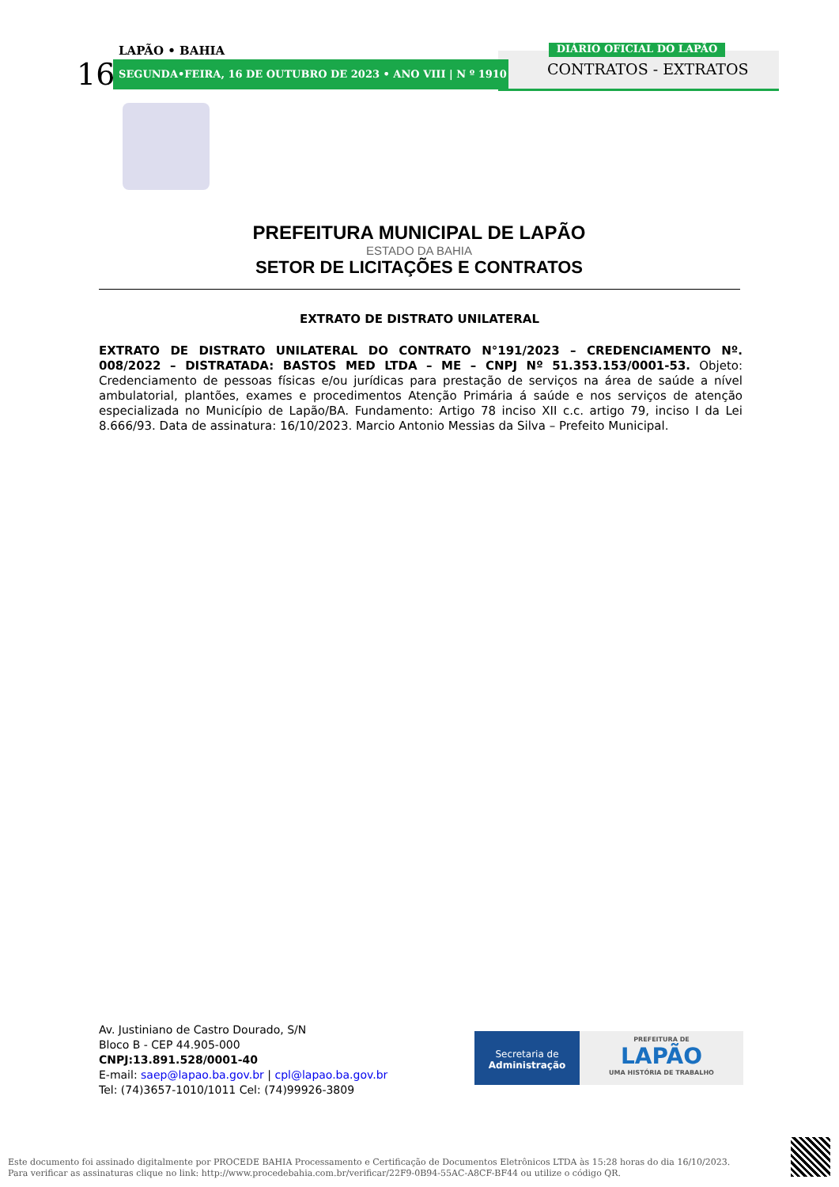LAPÃO • BAHIA
16 SEGUNDA•FEIRA, 16 DE OUTUBRO DE 2023 • ANO VIII | N º 1910
DIÁRIO OFICIAL DO LAPÃO
CONTRATOS - EXTRATOS
PREFEITURA MUNICIPAL DE LAPÃO
ESTADO DA BAHIA
SETOR DE LICITAÇÕES E CONTRATOS
EXTRATO DE DISTRATO UNILATERAL
EXTRATO DE DISTRATO UNILATERAL DO CONTRATO N°191/2023 – CREDENCIAMENTO Nº. 008/2022 – DISTRATADA: BASTOS MED LTDA – ME – CNPJ Nº 51.353.153/0001-53. Objeto: Credenciamento de pessoas físicas e/ou jurídicas para prestação de serviços na área de saúde a nível ambulatorial, plantões, exames e procedimentos Atenção Primária á saúde e nos serviços de atenção especializada no Município de Lapão/BA. Fundamento: Artigo 78 inciso XII c.c. artigo 79, inciso I da Lei 8.666/93. Data de assinatura: 16/10/2023. Marcio Antonio Messias da Silva – Prefeito Municipal.
Av. Justiniano de Castro Dourado, S/N
Bloco B - CEP 44.905-000
CNPJ:13.891.528/0001-40
E-mail: saep@lapao.ba.gov.br | cpl@lapao.ba.gov.br
Tel: (74)3657-1010/1011 Cel: (74)99926-3809
Secretaria de
Administração
PREFEITURA DE
LAPÃO
UMA HISTÓRIA DE TRABALHO
Este documento foi assinado digitalmente por PROCEDE BAHIA Processamento e Certificação de Documentos Eletrônicos LTDA às 15:28 horas do dia 16/10/2023.
Para verificar as assinaturas clique no link: http://www.procedebahia.com.br/verificar/22F9-0B94-55AC-A8CF-BF44 ou utilize o código QR.